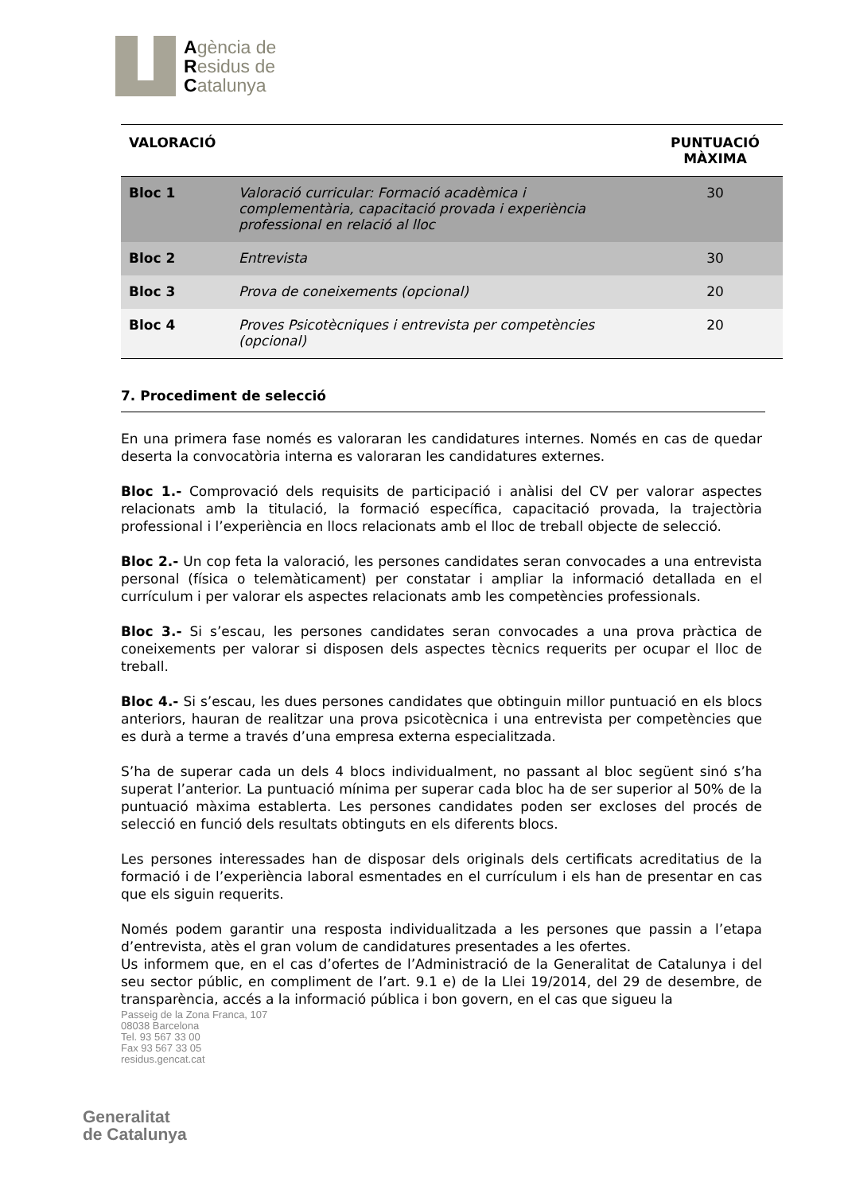Agència de
Residus de
Catalunya
| VALORACIÓ | | PUNTUACIÓ MÀXIMA |
| --- | --- | --- |
| Bloc 1 | Valoració curricular: Formació acadèmica i complementària, capacitació provada i experiència professional en relació al lloc | 30 |
| Bloc 2 | Entrevista | 30 |
| Bloc 3 | Prova de coneixements (opcional) | 20 |
| Bloc 4 | Proves Psicotècniques i entrevista per competències (opcional) | 20 |
7. Procediment de selecció
En una primera fase només es valoraran les candidatures internes. Només en cas de quedar deserta la convocatòria interna es valoraran les candidatures externes.
Bloc 1.- Comprovació dels requisits de participació i anàlisi del CV per valorar aspectes relacionats amb la titulació, la formació específica, capacitació provada, la trajectòria professional i l’experiència en llocs relacionats amb el lloc de treball objecte de selecció.
Bloc 2.- Un cop feta la valoració, les persones candidates seran convocades a una entrevista personal (física o telemàticament) per constatar i ampliar la informació detallada en el currículum i per valorar els aspectes relacionats amb les competències professionals.
Bloc 3.- Si s’escau, les persones candidates seran convocades a una prova pràctica de coneixements per valorar si disposen dels aspectes tècnics requerits per ocupar el lloc de treball.
Bloc 4.- Si s’escau, les dues persones candidates que obtinguin millor puntuació en els blocs anteriors, hauran de realitzar una prova psicotècnica i una entrevista per competències que es durà a terme a través d’una empresa externa especialitzada.
S’ha de superar cada un dels 4 blocs individualment, no passant al bloc següent sinó s’ha superat l’anterior. La puntuació mínima per superar cada bloc ha de ser superior al 50% de la puntuació màxima establerta. Les persones candidates poden ser excloses del procés de selecció en funció dels resultats obtinguts en els diferents blocs.
Les persones interessades han de disposar dels originals dels certificats acreditatius de la formació i de l’experiència laboral esmentades en el currículum i els han de presentar en cas que els siguin requerits.
Només podem garantir una resposta individualitzada a les persones que passin a l’etapa d’entrevista, atès el gran volum de candidatures presentades a les ofertes.
Us informem que, en el cas d’ofertes de l’Administració de la Generalitat de Catalunya i del seu sector públic, en compliment de l’art. 9.1 e) de la Llei 19/2014, del 29 de desembre, de transparència, accés a la informació pública i bon govern, en el cas que sigueu la
Passeig de la Zona Franca, 107
08038 Barcelona
Tel. 93 567 33 00
Fax 93 567 33 05
residus.gencat.cat
Generalitat
de Catalunya